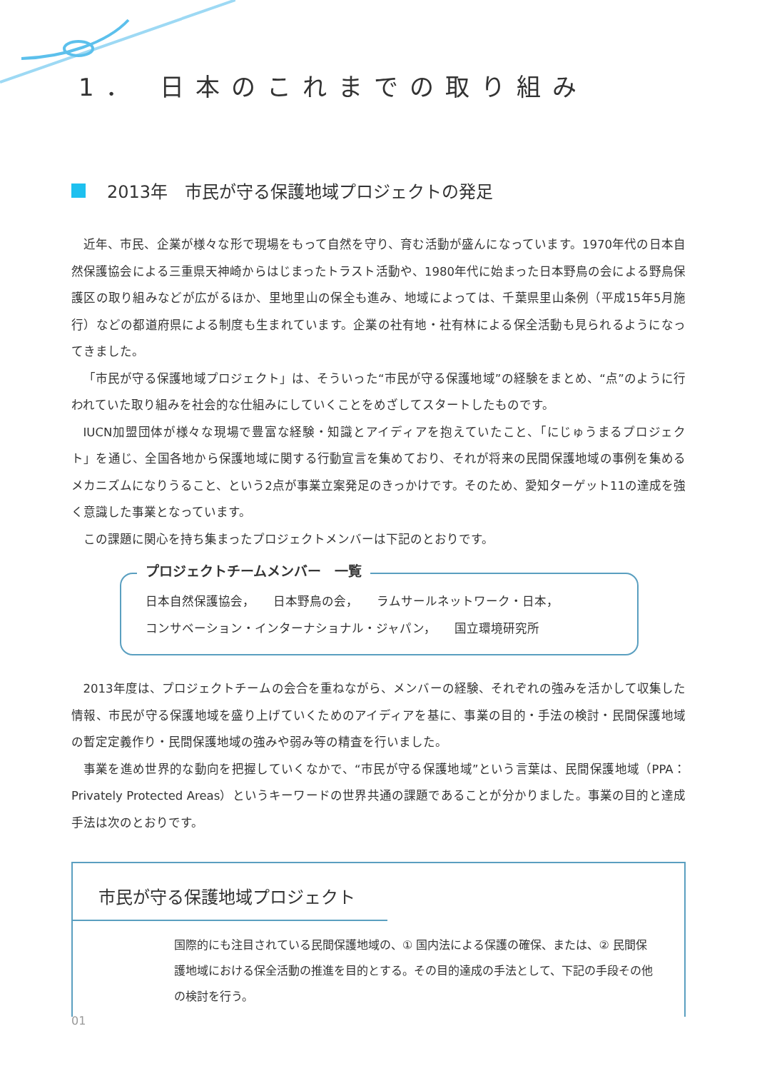1． 日本のこれまでの取り組み
2013年　市民が守る保護地域プロジェクトの発足
近年、市民、企業が様々な形で現場をもって自然を守り、育む活動が盛んになっています。1970年代の日本自然保護協会による三重県天神崎からはじまったトラスト活動や、1980年代に始まった日本野鳥の会による野鳥保護区の取り組みなどが広がるほか、里地里山の保全も進み、地域によっては、千葉県里山条例（平成15年5月施行）などの都道府県による制度も生まれています。企業の社有地・社有林による保全活動も見られるようになってきました。
「市民が守る保護地域プロジェクト」は、そういった“市民が守る保護地域”の経験をまとめ、“点”のように行われていた取り組みを社会的な仕組みにしていくことをめざしてスタートしたものです。
IUCN加盟団体が様々な現場で豊富な経験・知識とアイディアを抱えていたこと、「にじゅうまるプロジェクト」を通じ、全国各地から保護地域に関する行動宣言を集めており、それが将来の民間保護地域の事例を集めるメカニズムになりうること、という2点が事業立案発足のきっかけです。そのため、愛知ターゲット11の達成を強く意識した事業となっています。
この課題に関心を持ち集まったプロジェクトメンバーは下記のとおりです。
プロジェクトチームメンバー　一覧
日本自然保護協会，　　日本野鳥の会，　　ラムサールネットワーク・日本，
コンサベーション・インターナショナル・ジャパン，　　国立環境研究所
2013年度は、プロジェクトチームの会合を重ねながら、メンバーの経験、それぞれの強みを活かして収集した情報、市民が守る保護地域を盛り上げていくためのアイディアを基に、事業の目的・手法の検討・民間保護地域の暫定定義作り・民間保護地域の強みや弱み等の精査を行いました。
事業を進め世界的な動向を把握していくなかで、“市民が守る保護地域”という言葉は、民間保護地域（PPA：Privately Protected Areas）というキーワードの世界共通の課題であることが分かりました。事業の目的と達成手法は次のとおりです。
市民が守る保護地域プロジェクト
国際的にも注目されている民間保護地域の、① 国内法による保護の確保、または、② 民間保護地域における保全活動の推進を目的とする。その目的達成の手法として、下記の手段その他の検討を行う。
01